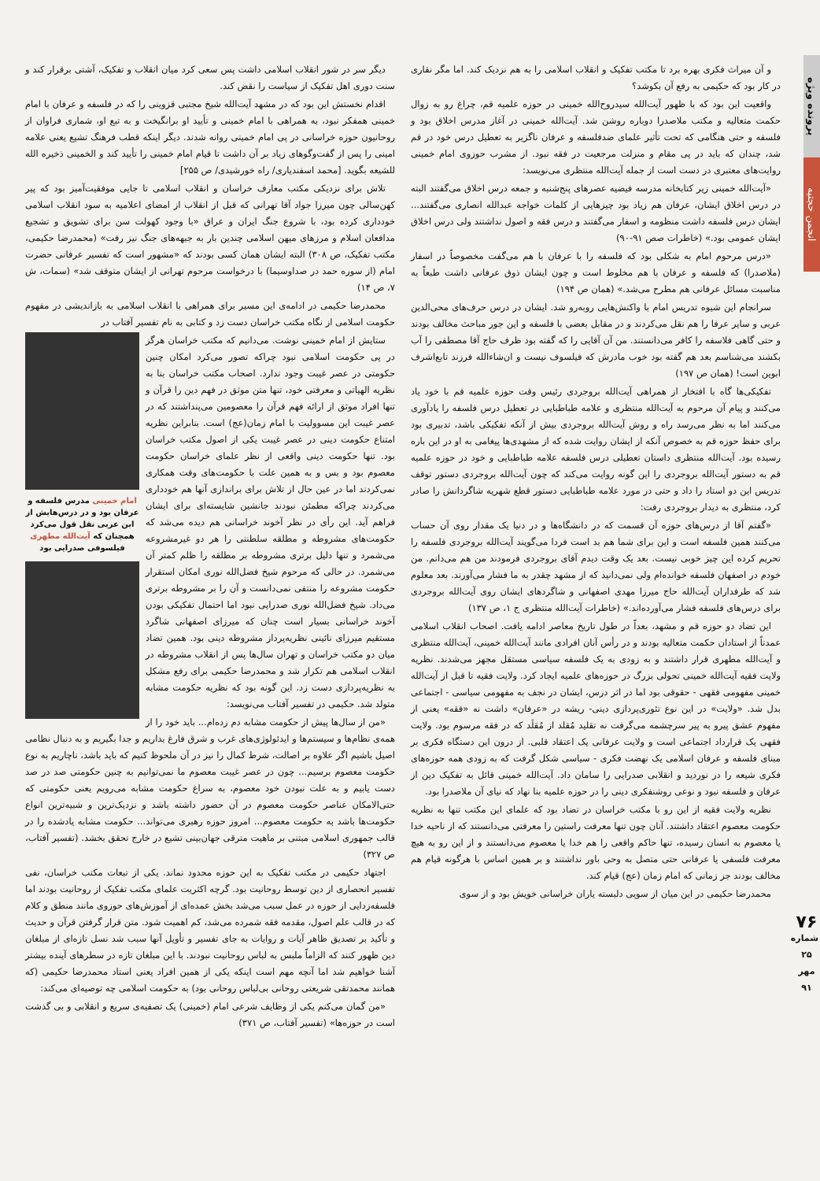پرونده ویژه
انجمن حجتیه
۷۶
شماره ۲۵
مهر ۹۱
و آن میراث فکری بهره برد تا مکتب تفکیک و انقلاب اسلامی را به هم نزدیک کند. اما مگر نقاری در کار بود که حکیمی به رفع آن بکوشد؟
واقعیت این بود که با ظهور آیت‌الله سیدروح‌الله خمینی در حوزه علمیه قم، چراغ رو به زوال حکمت متعالیه و مکتب ملاصدرا دوباره روشن شد. آیت‌الله خمینی در آغاز مدرس اخلاق بود و فلسفه و حتی هنگامی که تحت تأثیر علمای ضدفلسفه و عرفان ناگزیر به تعطیل درس خود در قم شد، چندان که باید در پی مقام و منزلت مرجعیت در فقه نبود. از مشرب حوزوی امام خمینی روایت‌های معتبری در دست است از جمله آیت‌الله منتظری می‌نویسد:
«آیت‌الله خمینی زیر کتابخانه مدرسه فیضیه عصرهای پنج‌شنبه و جمعه درس اخلاق می‌گفتند البته در درس اخلاق ایشان، عرفان هم زیاد بود چیزهایی از کلمات خواجه عبدالله انصاری می‌گفتند... ایشان درس فلسفه داشت منظومه و اسفار می‌گفتند و درس فقه و اصول نداشتند ولی درس اخلاق ایشان عمومی بود.» (خاطرات صص ۹۱-۹۰)
«درس مرحوم امام به شکلی بود که فلسفه را با عرفان با هم می‌گفت مخصوصاً در اسفار (ملاصدرا) که فلسفه و عرفان با هم مخلوط است و چون ایشان ذوق عرفانی داشت طبعاً به مناسبت مسائل عرفانی هم مطرح می‌شد.» (همان ص ۱۹۴)
سرانجام این شیوه تدریس امام با واکنش‌هایی روبه‌رو شد. ایشان در درس حرف‌های محی‌الدین عربی و سایر عرفا را هم نقل می‌کردند و در مقابل بعضی با فلسفه و این جور مباحث مخالف بودند و حتی گاهی فلاسفه را کافر می‌دانستند. من آن آقایی را که گفته بود ظرف حاج آقا مصطفی را آب بکشند می‌شناسم بعد هم گفته بود خوب مادرش که فیلسوف نیست و ان‌شاءالله فرزند تابع‌اشرف ابوین است! (همان ص ۱۹۷)
تفکیکی‌ها گاه با افتخار از همراهی آیت‌الله بروجردی رئیس وقت حوزه علمیه قم با خود یاد می‌کنند و پیام آن مرحوم به آیت‌الله منتظری و علامه طباطبایی در تعطیل درس فلسفه را یادآوری می‌کنند اما به نظر می‌رسد راه و روش آیت‌الله بروجردی بیش از آنکه تفکیکی باشد، تدبیری بود برای حفظ حوزه قم به خصوص آنکه از ایشان روایت شده که از مشهدی‌ها پیغامی به او در این باره رسیده بود. آیت‌الله منتظری داستان تعطیلی درس فلسفه علامه طباطبایی و خود در حوزه علمیه قم به دستور آیت‌الله بروجردی را این گونه روایت می‌کند که چون آیت‌الله بروجردی دستور توقف تدریس این دو استاد را داد و حتی در مورد علامه طباطبایی دستور قطع شهریه شاگردانش را صادر کرد، منتظری به دیدار بروجردی رفت:
«گفتم آقا از درس‌های حوزه آن قسمت که در دانشگاه‌ها و در دنیا یک مقدار روی آن حساب می‌کنند همین فلسفه است و این برای شما هم بد است فردا می‌گویند آیت‌الله بروجردی فلسفه را تحریم کرده این چیز خوبی نیست. بعد یک وقت دیدم آقای بروجردی فرمودند من هم می‌دانم. من خودم در اصفهان فلسفه خوانده‌ام ولی نمی‌دانید که از مشهد چقدر به ما فشار می‌آورند. بعد معلوم شد که طرفداران آیت‌الله حاج میرزا مهدی اصفهانی و شاگردهای ایشان روی آیت‌الله بروجردی برای درس‌های فلسفه فشار می‌آورده‌اند.» (خاطرات آیت‌الله منتظری ج ۱، ص ۱۳۷)
این تضاد دو حوزه قم و مشهد، بعداً در طول تاریخ معاصر ادامه یافت. اصحاب انقلاب اسلامی عمدتاً از استادان حکمت متعالیه بودند و در رأس آنان افرادی مانند آیت‌الله خمینی، آیت‌الله منتظری و آیت‌الله مطهری قرار داشتند و به زودی به یک فلسفه سیاسی مستقل مجهز می‌شدند. نظریه ولایت فقیه آیت‌الله خمینی تحولی بزرگ در حوزه‌های علمیه ایجاد کرد. ولایت فقیه تا قبل از آیت‌الله خمینی مفهومی فقهی - حقوقی بود اما در اثر درس، ایشان در نجف به مفهومی سیاسی - اجتماعی بدل شد. «ولایت» در این نوع تئوری‌پردازی دینی- ریشه در «عرفان» داشت نه «فقه» یعنی از مفهوم عشق پیرو به پیر سرچشمه می‌گرفت نه تقلید مُقلد از مُقلَد که در فقه مرسوم بود. ولایت فقهی یک قرارداد اجتماعی است و ولایت عرفانی یک اعتقاد قلبی. از درون این دستگاه فکری بر مبنای فلسفه و عرفان اسلامی یک نهضت فکری - سیاسی شکل گرفت که به زودی همه حوزه‌های فکری شیعه را در نوردید و انقلابی صدرایی را سامان داد. آیت‌الله خمینی قائل به تفکیک دین از عرفان و فلسفه نبود و نوعی روشنفکری دینی را در حوزه علمیه بنا نهاد که نیای آن ملاصدرا بود.
نظریه ولایت فقیه از این رو با مکتب خراسان در تضاد بود که علمای این مکتب تنها به نظریه حکومت معصوم اعتقاد داشتند. آنان چون تنها معرفت راستین را معرفتی می‌دانستند که از ناحیه خدا یا معصوم به انسان رسیده، تنها حاکم واقعی را هم خدا یا معصوم می‌دانستند و از این رو به هیچ معرفت فلسفی یا عرفانی حتی متصل به وحی باور نداشتند و بر همین اساس با هرگونه قیام هم مخالف بودند جز زمانی که امام زمان (عج) قیام کند.
محمدرضا حکیمی در این میان از سویی دلبسته یاران خراسانی خویش بود و از سوی
دیگر سر در شور انقلاب اسلامی داشت پس سعی کرد میان انقلاب و تفکیک، آشتی برقرار کند و سنت دوری اهل تفکیک از سیاست را نقض کند.
اقدام نخستش این بود که در مشهد آیت‌الله شیخ مجتبی قزوینی را که در فلسفه و عرفان با امام خمینی همفکر نبود، به همراهی با امام خمینی و تأیید او برانگیخت و به تبع او، شماری فراوان از روحانیون حوزه خراسانی در پی امام خمینی روانه شدند. دیگر اینکه قطب فرهنگ تشیع یعنی علامه امینی را پس از گفت‌وگوهای زیاد بر آن داشت تا قیام امام خمینی را تأیید کند و الخمینی ذخیره الله للشیعه بگوید. [محمد اسفندیاری/ راه خورشیدی/ ص ۲۵۵]
تلاش برای نزدیکی مکتب معارف خراسان و انقلاب اسلامی تا جایی موفقیت‌آمیز بود که پیر کهن‌سالی چون میرزا جواد آقا تهرانی که قبل از انقلاب از امضای اعلامیه به سود انقلاب اسلامی خودداری کرده بود، با شروع جنگ ایران و عراق «با وجود کهولت سن برای تشویق و تشجیع مدافعان اسلام و مرزهای میهن اسلامی چندین بار به جبهه‌های جنگ نیز رفت» (محمدرضا حکیمی، مکتب تفکیک، ص ۳۰۸) البته ایشان همان کسی بودند که «مشهور است که تفسیر عرفانی حضرت امام (از سوره حمد در صداوسیما) با درخواست مرحوم تهرانی از ایشان متوقف شد» (سمات، ش ۷، ص ۱۴)
محمدرضا حکیمی در ادامه‌ی این مسیر برای همراهی با انقلاب اسلامی به بازاندیشی در مفهوم حکومت اسلامی از نگاه مکتب خراسان دست زد و کتابی به نام تفسیر آفتاب در
امام خمینی مدرس فلسفه و عرفان بود و در درس‌هایش از ابن عربی نقل قول می‌کرد همچنان که آیت‌الله مطهری فیلسوفی صدرایی بود
ستایش از امام خمینی نوشت. می‌دانیم که مکتب خراسان هرگز در پی حکومت اسلامی نبود چراکه تصور می‌کرد امکان چنین حکومتی در عصر غیبت وجود ندارد. اصحاب مکتب خراسان بنا به نظریه الهیاتی و معرفتی خود، تنها متن موثق در فهم دین را قرآن و تنها افراد موثق از ارائه فهم قرآن را معصومین می‌پنداشتند که در عصر غیبت این مسوولیت با امام زمان(عج) است. بنابراین نظریه امتناع حکومت دینی در عصر غیبت یکی از اصول مکتب خراسان بود. تنها حکومت دینی واقعی از نظر علمای خراسان حکومت معصوم بود و بس و به همین علت با حکومت‌های وقت همکاری نمی‌کردند اما در عین حال از تلاش برای براندازی آنها هم خودداری می‌کردند چراکه مطمئن نبودند جانشین شایسته‌ای برای ایشان فراهم آید. این رأی در نظر آخوند خراسانی هم دیده می‌شد که حکومت‌های مشروطه و مطلقه سلطنتی را هر دو غیرمشروعه می‌شمرد و تنها دلیل برتری مشروطه بر مطلقه را ظلم کمتر آن می‌شمرد. در حالی که مرحوم شیخ فضل‌الله نوری امکان استقرار حکومت مشروعه را منتفی نمی‌دانست و آن را بر مشروطه برتری می‌داد. شیخ فضل‌الله نوری صدرایی نبود اما احتمال تفکیکی بودن آخوند خراسانی بسیار است چنان که میرزای اصفهانی شاگرد مستقیم میرزای نائینی نظریه‌پرداز مشروطه دینی بود. همین تضاد میان دو مکتب خراسان و تهران سال‌ها پس از انقلاب مشروطه در انقلاب اسلامی هم تکرار شد و محمدرضا حکیمی برای رفع مشکل به نظریه‌پردازی دست زد. این گونه بود که نظریه حکومت مشابه متولد شد. حکیمی در تفسیر آفتاب می‌نویسد:
«من از سال‌ها پیش از حکومت مشابه دم زده‌ام... باید خود را از همه‌ی نظام‌ها و سیستم‌ها و ایدئولوژی‌های غرب و شرق فارغ بداریم و جدا بگیریم و به دنبال نظامی اصیل باشیم اگر علاوه بر اصالت، شرط کمال را نیز در آن ملحوظ کنیم که باید باشد، ناچاریم به نوع حکومت معصوم برسیم... چون در عصر غیبت معصوم ما نمی‌توانیم به چنین حکومتی صد در صد دست یابیم و به علت نبودن خود معصوم، به سراغ حکومت مشابه می‌رویم یعنی حکومتی که حتی‌الامکان عناصر حکومت معصوم در آن حضور داشته باشد و نزدیک‌ترین و شبیه‌ترین انواع حکومت‌ها باشد به حکومت معصوم... امروز حوزه رهبری می‌تواند... حکومت مشابه یادشده را در قالب جمهوری اسلامی مبتنی بر ماهیت مترقی جهان‌بینی تشیع در خارج تحقق بخشد. (تفسیر آفتاب، ص ۳۲۷)
اجتهاد حکیمی در مکتب تفکیک به این حوزه محدود نماند. یکی از تبعات مکتب خراسان، نفی تفسیر انحصاری از دین توسط روحانیت بود. گرچه اکثریت علمای مکتب تفکیک از روحانیت بودند اما فلسفه‌زدایی از حوزه در عمل سبب می‌شد بخش عمده‌ای از آموزش‌های حوزوی مانند منطق و کلام که در قالب علم اصول، مقدمه فقه شمرده می‌شد، کم اهمیت شود. متن قرار گرفتن قرآن و حدیث و تأکید بر تصدیق ظاهر آیات و روایات به جای تفسیر و تأویل آنها سبب شد نسل تازه‌ای از مبلغان دین ظهور کنند که الزاماً ملبس به لباس روحانیت نبودند. با این مبلغان تازه در سطرهای آینده بیشتر آشنا خواهیم شد اما آنچه مهم است اینکه یکی از همین افراد یعنی استاد محمدرضا حکیمی (که همانند محمدتقی شریعتی روحانی بی‌لباس روحانی بود) به حکومت اسلامی چه توصیه‌ای می‌کند:
«من گمان می‌کنم یکی از وظایف شرعی امام (خمینی) یک تصفیه‌ی سریع و انقلابی و بی گذشت است در حوزه‌ها» (تفسیر آفتاب، ص ۳۷۱)